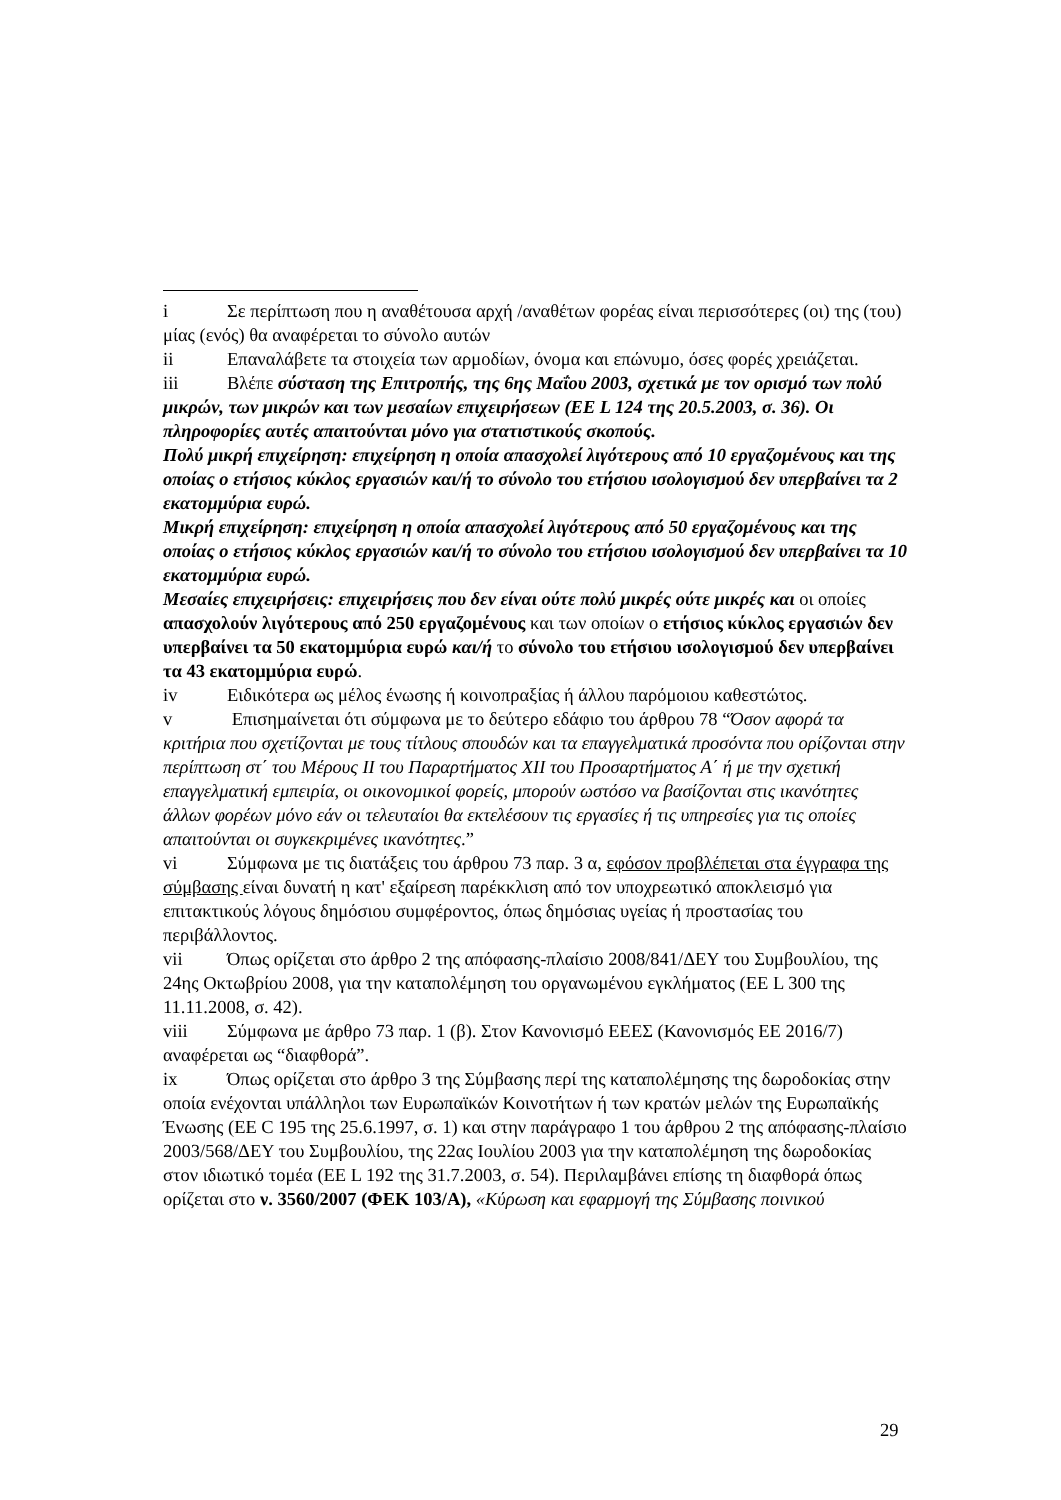i Σε περίπτωση που η αναθέτουσα αρχή /αναθέτων φορέας είναι περισσότερες (οι) της (του) μίας (ενός) θα αναφέρεται το σύνολο αυτών
ii Επαναλάβετε τα στοιχεία των αρμοδίων, όνομα και επώνυμο, όσες φορές χρειάζεται.
iii Βλέπε σύσταση της Επιτροπής, της 6ης Μαΐου 2003, σχετικά με τον ορισμό των πολύ μικρών, των μικρών και των μεσαίων επιχειρήσεων (ΕΕ L 124 της 20.5.2003, σ. 36). Οι πληροφορίες αυτές απαιτούνται μόνο για στατιστικούς σκοπούς.
Πολύ μικρή επιχείρηση: επιχείρηση η οποία απασχολεί λιγότερους από 10 εργαζομένους και της οποίας ο ετήσιος κύκλος εργασιών και/ή το σύνολο του ετήσιου ισολογισμού δεν υπερβαίνει τα 2 εκατομμύρια ευρώ.
Μικρή επιχείρηση: επιχείρηση η οποία απασχολεί λιγότερους από 50 εργαζομένους και της οποίας ο ετήσιος κύκλος εργασιών και/ή το σύνολο του ετήσιου ισολογισμού δεν υπερβαίνει τα 10 εκατομμύρια ευρώ.
Μεσαίες επιχειρήσεις: επιχειρήσεις που δεν είναι ούτε πολύ μικρές ούτε μικρές και οι οποίες απασχολούν λιγότερους από 250 εργαζομένους και των οποίων ο ετήσιος κύκλος εργασιών δεν υπερβαίνει τα 50 εκατομμύρια ευρώ και/ή το σύνολο του ετήσιου ισολογισμού δεν υπερβαίνει τα 43 εκατομμύρια ευρώ.
iv Ειδικότερα ως μέλος ένωσης ή κοινοπραξίας ή άλλου παρόμοιου καθεστώτος.
v Επισημαίνεται ότι σύμφωνα με το δεύτερο εδάφιο του άρθρου 78 “Όσον αφορά τα κριτήρια που σχετίζονται με τους τίτλους σπουδών και τα επαγγελματικά προσόντα που ορίζονται στην περίπτωση στ΄ του Μέρους ΙΙ του Παραρτήματος XII του Προσαρτήματος Α΄ ή με την σχετική επαγγελματική εμπειρία, οι οικονομικοί φορείς, μπορούν ωστόσο να βασίζονται στις ικανότητες άλλων φορέων μόνο εάν οι τελευταίοι θα εκτελέσουν τις εργασίες ή τις υπηρεσίες για τις οποίες απαιτούνται οι συγκεκριμένες ικανότητες.”
vi Σύμφωνα με τις διατάξεις του άρθρου 73 παρ. 3 α, εφόσον προβλέπεται στα έγγραφα της σύμβασης είναι δυνατή η κατ' εξαίρεση παρέκκλιση από τον υποχρεωτικό αποκλεισμό για επιτακτικούς λόγους δημόσιου συμφέροντος, όπως δημόσιας υγείας ή προστασίας του περιβάλλοντος.
vii Όπως ορίζεται στο άρθρο 2 της απόφασης-πλαίσιο 2008/841/ΔΕΥ του Συμβουλίου, της 24ης Οκτωβρίου 2008, για την καταπολέμηση του οργανωμένου εγκλήματος (ΕΕ L 300 της 11.11.2008, σ. 42).
viii Σύμφωνα με άρθρο 73 παρ. 1 (β). Στον Κανονισμό ΕΕΕΣ (Κανονισμός ΕΕ 2016/7) αναφέρεται ως “διαφθορά”.
ix Όπως ορίζεται στο άρθρο 3 της Σύμβασης περί της καταπολέμησης της δωροδοκίας στην οποία ενέχονται υπάλληλοι των Ευρωπαϊκών Κοινοτήτων ή των κρατών μελών της Ευρωπαϊκής Ένωσης (ΕΕ C 195 της 25.6.1997, σ. 1) και στην παράγραφο 1 του άρθρου 2 της απόφασης-πλαίσιο 2003/568/ΔΕΥ του Συμβουλίου, της 22ας Ιουλίου 2003 για την καταπολέμηση της δωροδοκίας στον ιδιωτικό τομέα (ΕΕ L 192 της 31.7.2003, σ. 54). Περιλαμβάνει επίσης τη διαφθορά όπως ορίζεται στο ν. 3560/2007 (ΦΕΚ 103/Α), «Κύρωση και εφαρμογή της Σύμβασης ποινικού
29